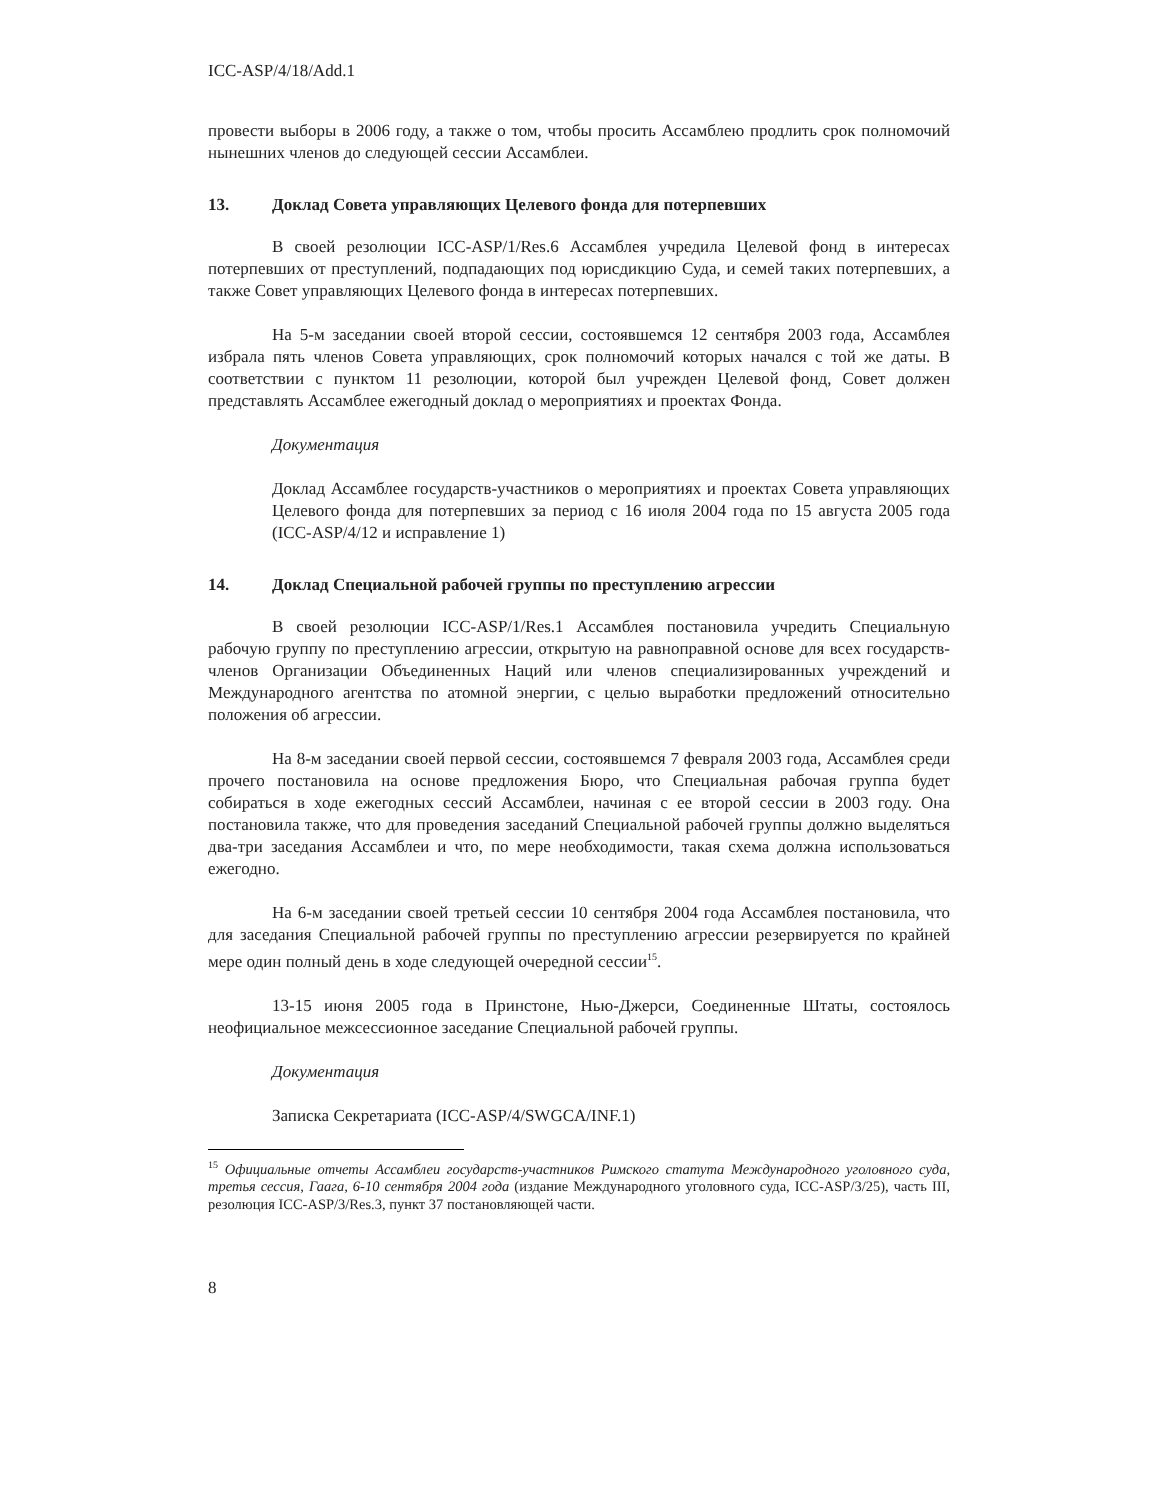ICC-ASP/4/18/Add.1
провести выборы в 2006 году, а также о том, чтобы просить Ассамблею продлить срок полномочий нынешних членов до следующей сессии Ассамблеи.
13. Доклад Совета управляющих Целевого фонда для потерпевших
В своей резолюции ICC-ASP/1/Res.6 Ассамблея учредила Целевой фонд в интересах потерпевших от преступлений, подпадающих под юрисдикцию Суда, и семей таких потерпевших, а также Совет управляющих Целевого фонда в интересах потерпевших.
На 5-м заседании своей второй сессии, состоявшемся 12 сентября 2003 года, Ассамблея избрала пять членов Совета управляющих, срок полномочий которых начался с той же даты. В соответствии с пунктом 11 резолюции, которой был учрежден Целевой фонд, Совет должен представлять Ассамблее ежегодный доклад о мероприятиях и проектах Фонда.
Документация
Доклад Ассамблее государств-участников о мероприятиях и проектах Совета управляющих Целевого фонда для потерпевших за период с 16 июля 2004 года по 15 августа 2005 года (ICC-ASP/4/12 и исправление 1)
14. Доклад Специальной рабочей группы по преступлению агрессии
В своей резолюции ICC-ASP/1/Res.1 Ассамблея постановила учредить Специальную рабочую группу по преступлению агрессии, открытую на равноправной основе для всех государств-членов Организации Объединенных Наций или членов специализированных учреждений и Международного агентства по атомной энергии, с целью выработки предложений относительно положения об агрессии.
На 8-м заседании своей первой сессии, состоявшемся 7 февраля 2003 года, Ассамблея среди прочего постановила на основе предложения Бюро, что Специальная рабочая группа будет собираться в ходе ежегодных сессий Ассамблеи, начиная с ее второй сессии в 2003 году. Она постановила также, что для проведения заседаний Специальной рабочей группы должно выделяться два-три заседания Ассамблеи и что, по мере необходимости, такая схема должна использоваться ежегодно.
На 6-м заседании своей третьей сессии 10 сентября 2004 года Ассамблея постановила, что для заседания Специальной рабочей группы по преступлению агрессии резервируется по крайней мере один полный день в ходе следующей очередной сессии<sup>15</sup>.
13-15 июня 2005 года в Принстоне, Нью-Джерси, Соединенные Штаты, состоялось неофициальное межсессионное заседание Специальной рабочей группы.
Документация
Записка Секретариата (ICC-ASP/4/SWGCA/INF.1)
<sup>15</sup> Официальные отчеты Ассамблеи государств-участников Римского статута Международного уголовного суда, третья сессия, Гаага, 6-10 сентября 2004 года (издание Международного уголовного суда, ICC-ASP/3/25), часть III, резолюция ICC-ASP/3/Res.3, пункт 37 постановляющей части.
8